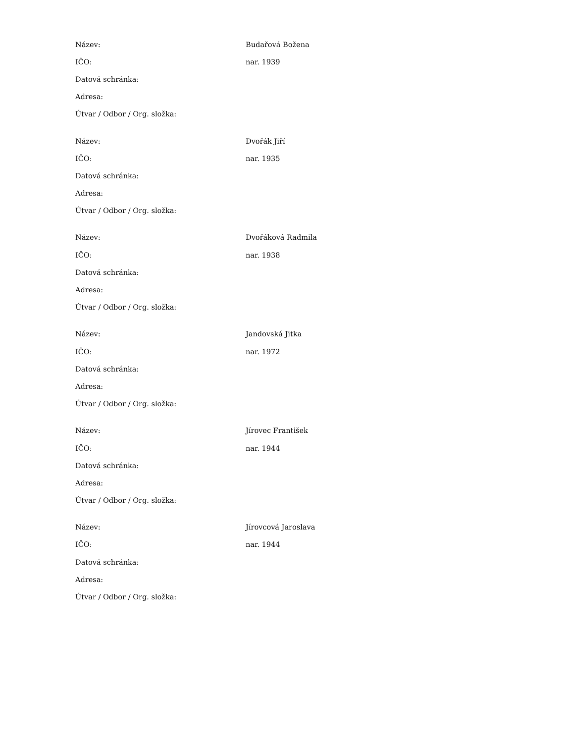| Název: | Budařová Božena |
| IČO: | nar. 1939 |
| Datová schránka: | |
| Adresa: | |
| Útvar / Odbor / Org. složka: | |
| Název: | Dvořák Jiří |
| IČO: | nar. 1935 |
| Datová schránka: | |
| Adresa: | |
| Útvar / Odbor / Org. složka: | |
| Název: | Dvořáková Radmila |
| IČO: | nar. 1938 |
| Datová schránka: | |
| Adresa: | |
| Útvar / Odbor / Org. složka: | |
| Název: | Jandovská Jitka |
| IČO: | nar. 1972 |
| Datová schránka: | |
| Adresa: | |
| Útvar / Odbor / Org. složka: | |
| Název: | Jírovec František |
| IČO: | nar. 1944 |
| Datová schránka: | |
| Adresa: | |
| Útvar / Odbor / Org. složka: | |
| Název: | Jírovcová Jaroslava |
| IČO: | nar. 1944 |
| Datová schránka: | |
| Adresa: | |
| Útvar / Odbor / Org. složka: | |